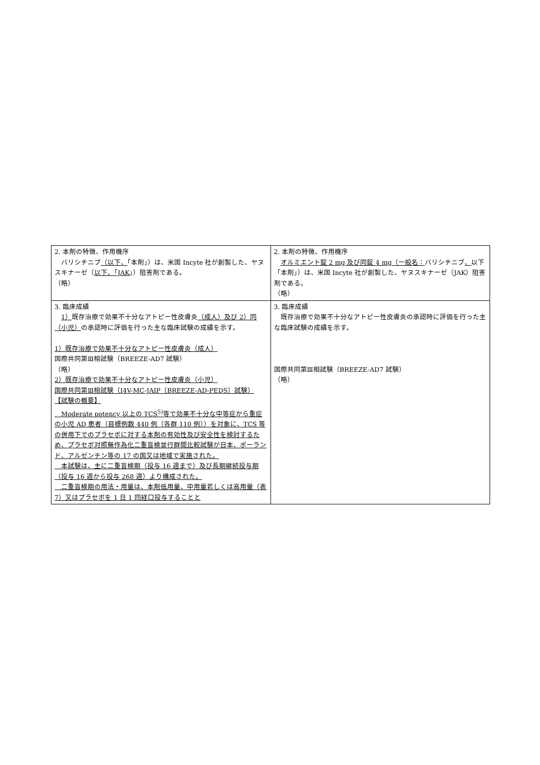| 2. 本剤の特徴、作用機序 バリシチニブ （以下、 「本剤」）は、米国 Incyte 社が創製した、ヤヌスキナーゼ（ 以下、「JAK 」）阻害剤である。 （略） | 2. 本剤の特徴、作用機序 オルミエント錠 2 mg 及び同錠 4 mg（一般名： バリシチニブ 、 以下「本剤」）は、米国 Incyte 社が創製した、ヤヌスキナーゼ（JAK）阻害剤である。 （略） |
| 3. 臨床成績 1） 既存治療で効果不十分なアトピー性皮膚炎 （成人）及び 2）同（小児） の承認時に評価を行った主な臨床試験の成績を示す。 1）既存治療で効果不十分なアトピー性皮膚炎（成人） 国際共同第Ⅲ相試験（BREEZE-AD7 試験） （略） 2）既存治療で効果不十分なアトピー性皮膚炎（小児） 国際共同第Ⅲ相試験（I4V-MC-JAIP〔BREEZE-AD-PEDS〕試験） 【試験の概要】 Moderate potency 以上の TCS<sup>5)</sup>等で効果不十分な中等症から重症の小児 AD 患者（目標例数 440 例〔各群 110 例〕）を対象に、TCS 等の併用下でのプラセボに対する本剤の有効性及び安全性を検討するため、プラセボ対照無作為化二重盲検並行群間比較試験が日本、ポーランド、アルゼンチン等の 17 の国又は地域で実施された。 本試験は、主に二重盲検期（投与 16 週まで）及び長期継続投与期（投与 16 週から投与 268 週）より構成された。 二重盲検期の用法・用量は、本剤低用量、中用量若しくは高用量（表 7）又はプラセボを 1 日 1 回経口投与することと | 3. 臨床成績 既存治療で効果不十分なアトピー性皮膚炎の承認時に評価を行った主な臨床試験の成績を示す。 国際共同第Ⅲ相試験（BREEZE-AD7 試験） （略） |